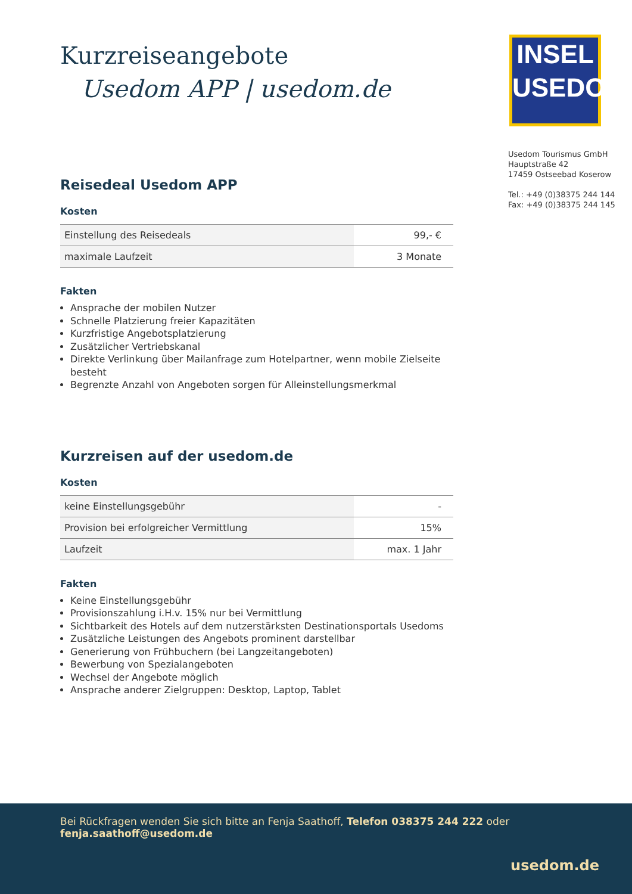INSEL
USEDOM
Usedom Tourismus GmbH
Hauptstraße 42
17459 Ostseebad Koserow
Tel.: +49 (0)38375 244 144
Fax: +49 (0)38375 244 145
Kurzreiseangebote
Usedom APP | usedom.de
Reisedeal Usedom APP
Kosten
| Einstellung des Reisedeals | 99,- € |
| maximale Laufzeit | 3 Monate |
Fakten
Ansprache der mobilen Nutzer
Schnelle Platzierung freier Kapazitäten
Kurzfristige Angebotsplatzierung
Zusätzlicher Vertriebskanal
Direkte Verlinkung über Mailanfrage zum Hotelpartner, wenn mobile Zielseite besteht
Begrenzte Anzahl von Angeboten sorgen für Alleinstellungsmerkmal
Kurzreisen auf der usedom.de
Kosten
| keine Einstellungsgebühr | - |
| Provision bei erfolgreicher Vermittlung | 15% |
| Laufzeit | max. 1 Jahr |
Fakten
Keine Einstellungsgebühr
Provisionszahlung i.H.v. 15% nur bei Vermittlung
Sichtbarkeit des Hotels auf dem nutzerstärksten Destinationsportals Usedoms
Zusätzliche Leistungen des Angebots prominent darstellbar
Generierung von Frühbuchern (bei Langzeitangeboten)
Bewerbung von Spezialangeboten
Wechsel der Angebote möglich
Ansprache anderer Zielgruppen: Desktop, Laptop, Tablet
Bei Rückfragen wenden Sie sich bitte an Fenja Saathoff, Telefon 038375 244 222 oder fenja.saathoff@usedom.de
usedom.de